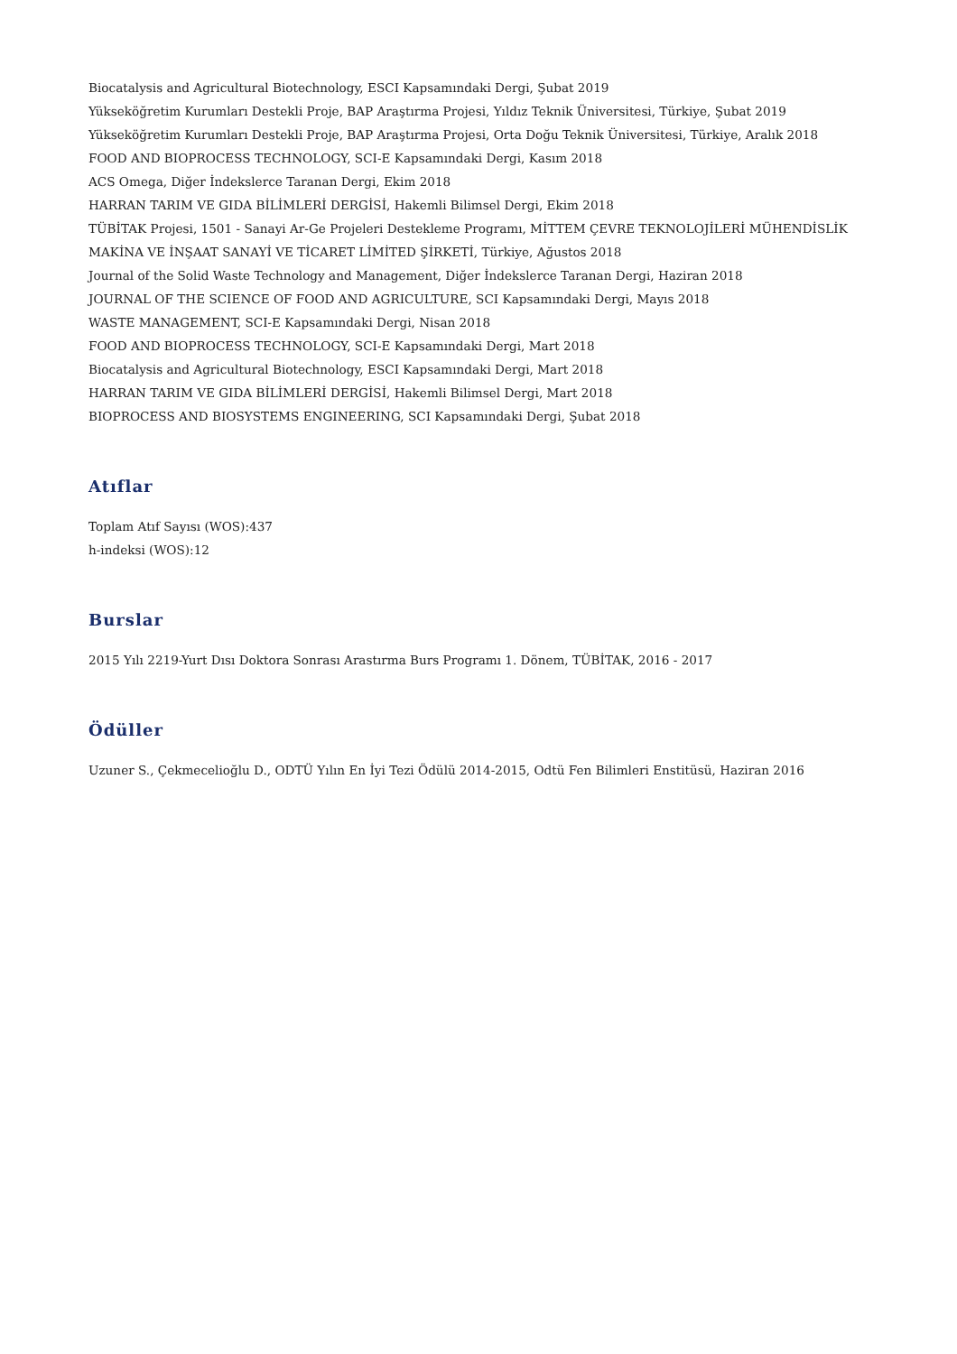Biocatalysis and Agricultural Biotechnology, ESCI Kapsamındaki Dergi, Şubat 2019
Yükseköğretim Kurumları Destekli Proje, BAP Araştırma Projesi, Yıldız Teknik Üniversitesi, Türkiye, Şubat 2019
Yükseköğretim Kurumları Destekli Proje, BAP Araştırma Projesi, Orta Doğu Teknik Üniversitesi, Türkiye, Aralık 2018
FOOD AND BIOPROCESS TECHNOLOGY, SCI-E Kapsamındaki Dergi, Kasım 2018
ACS Omega, Diğer İndekslerce Taranan Dergi, Ekim 2018
HARRAN TARIM VE GIDA BİLİMLERİ DERGİSİ, Hakemli Bilimsel Dergi, Ekim 2018
TÜBİTAK Projesi, 1501 - Sanayi Ar-Ge Projeleri Destekleme Programı, MİTTEM ÇEVRE TEKNOLOJİLERİ MÜHENDİSLİK
MAKİNA VE İNŞAAT SANAYİ VE TİCARET LİMİTED ŞİRKETİ, Türkiye, Ağustos 2018
Journal of the Solid Waste Technology and Management, Diğer İndekslerce Taranan Dergi, Haziran 2018
JOURNAL OF THE SCIENCE OF FOOD AND AGRICULTURE, SCI Kapsamındaki Dergi, Mayıs 2018
WASTE MANAGEMENT, SCI-E Kapsamındaki Dergi, Nisan 2018
FOOD AND BIOPROCESS TECHNOLOGY, SCI-E Kapsamındaki Dergi, Mart 2018
Biocatalysis and Agricultural Biotechnology, ESCI Kapsamındaki Dergi, Mart 2018
HARRAN TARIM VE GIDA BİLİMLERİ DERGİSİ, Hakemli Bilimsel Dergi, Mart 2018
BIOPROCESS AND BIOSYSTEMS ENGINEERING, SCI Kapsamındaki Dergi, Şubat 2018
Atıflar
Toplam Atıf Sayısı (WOS):437
h-indeksi (WOS):12
Burslar
2015 Yılı 2219-Yurt Dısı Doktora Sonrası Arastırma Burs Programı 1. Dönem, TÜBİTAK, 2016 - 2017
Ödüller
Uzuner S., Çekmecelioğlu D., ODTÜ Yılın En İyi Tezi Ödülü 2014-2015, Odtü Fen Bilimleri Enstitüsü, Haziran 2016